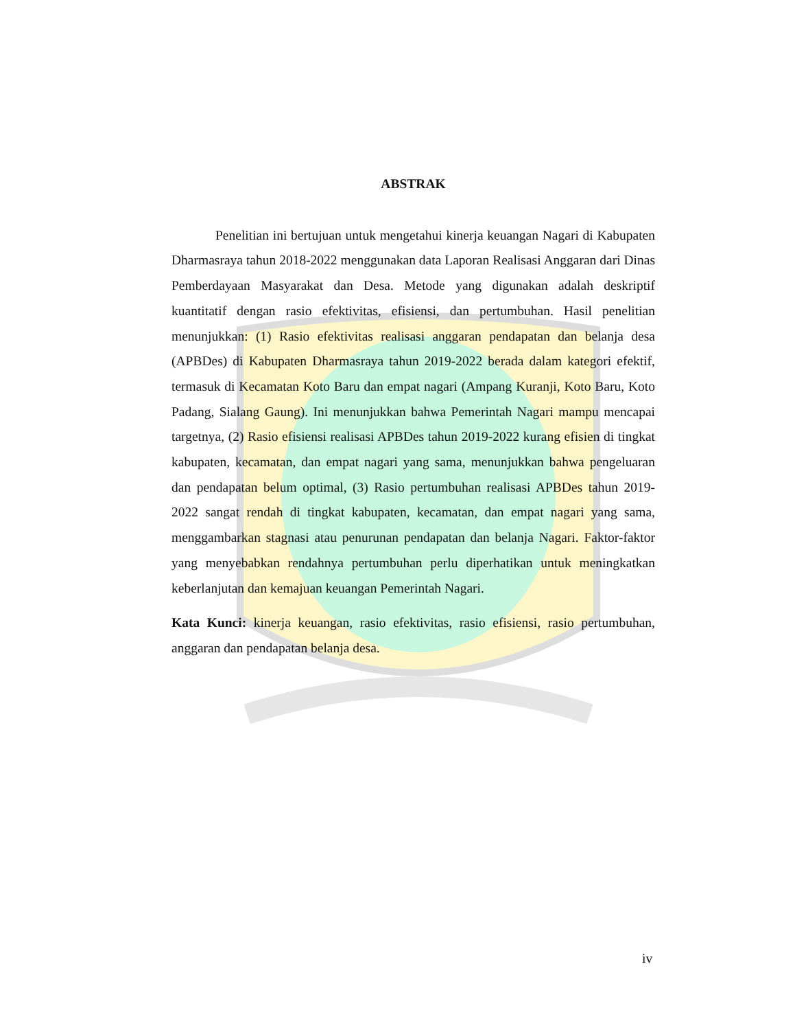ABSTRAK
Penelitian ini bertujuan untuk mengetahui kinerja keuangan Nagari di Kabupaten Dharmasraya tahun 2018-2022 menggunakan data Laporan Realisasi Anggaran dari Dinas Pemberdayaan Masyarakat dan Desa. Metode yang digunakan adalah deskriptif kuantitatif dengan rasio efektivitas, efisiensi, dan pertumbuhan. Hasil penelitian menunjukkan: (1) Rasio efektivitas realisasi anggaran pendapatan dan belanja desa (APBDes) di Kabupaten Dharmasraya tahun 2019-2022 berada dalam kategori efektif, termasuk di Kecamatan Koto Baru dan empat nagari (Ampang Kuranji, Koto Baru, Koto Padang, Sialang Gaung). Ini menunjukkan bahwa Pemerintah Nagari mampu mencapai targetnya, (2) Rasio efisiensi realisasi APBDes tahun 2019-2022 kurang efisien di tingkat kabupaten, kecamatan, dan empat nagari yang sama, menunjukkan bahwa pengeluaran dan pendapatan belum optimal, (3) Rasio pertumbuhan realisasi APBDes tahun 2019-2022 sangat rendah di tingkat kabupaten, kecamatan, dan empat nagari yang sama, menggambarkan stagnasi atau penurunan pendapatan dan belanja Nagari. Faktor-faktor yang menyebabkan rendahnya pertumbuhan perlu diperhatikan untuk meningkatkan keberlanjutan dan kemajuan keuangan Pemerintah Nagari.
Kata Kunci: kinerja keuangan, rasio efektivitas, rasio efisiensi, rasio pertumbuhan, anggaran dan pendapatan belanja desa.
iv